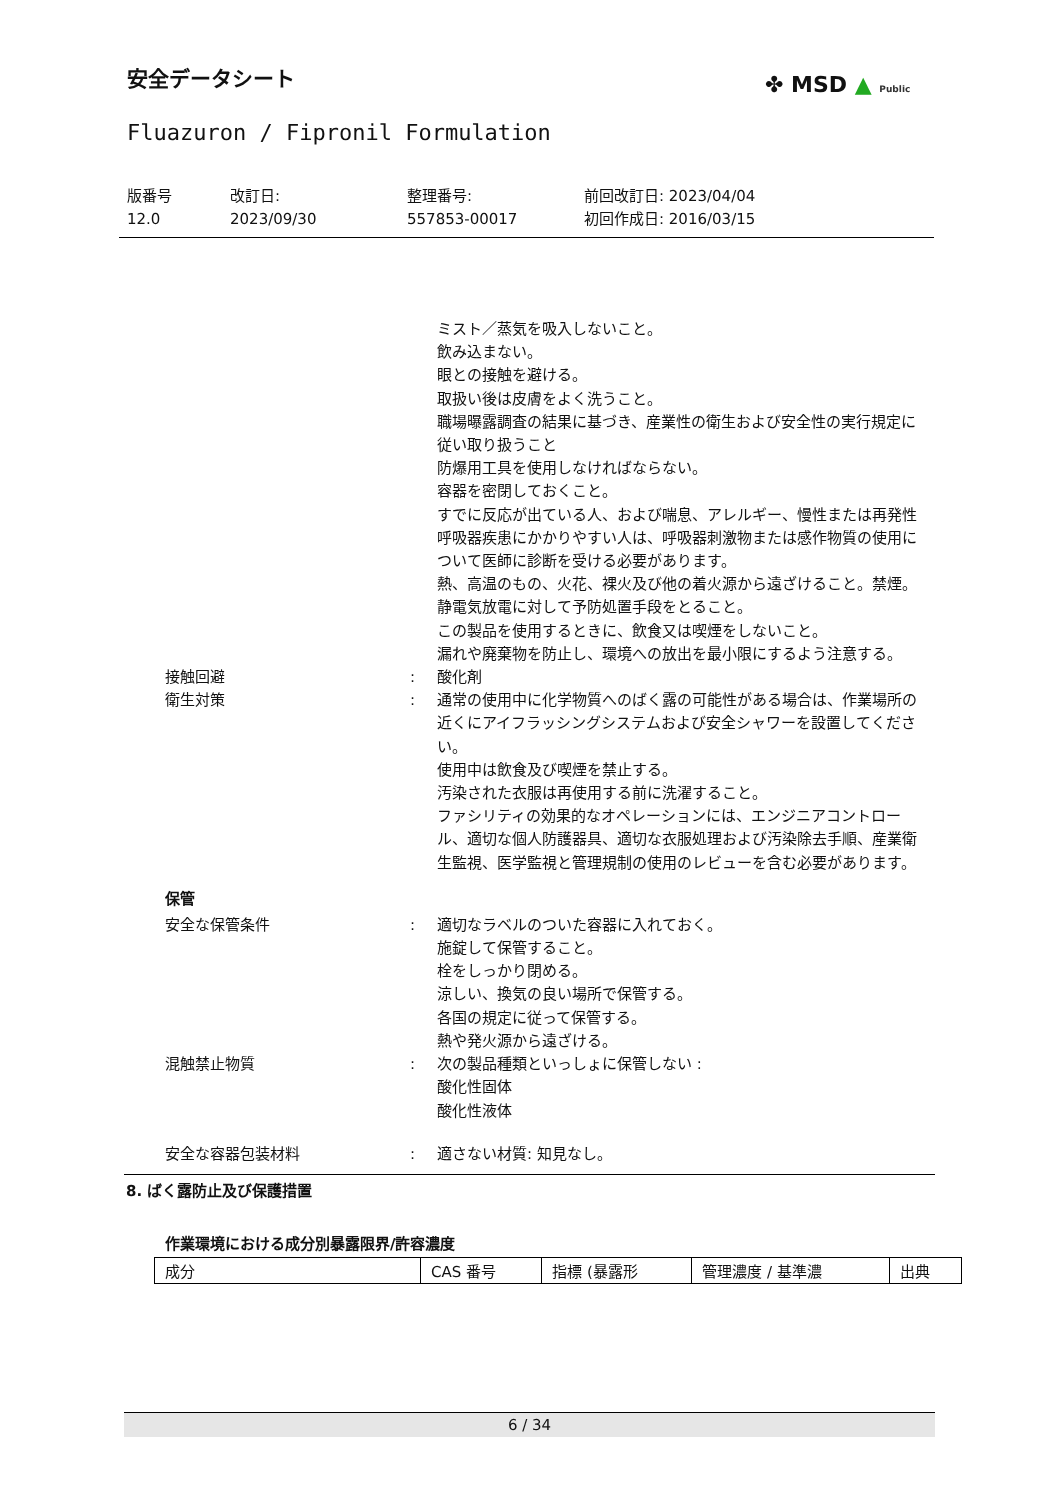安全データシート
Fluazuron / Fipronil Formulation
✤ MSD ▲ Public
版番号
12.0
改訂日:
2023/09/30
整理番号:
557853-00017
前回改訂日: 2023/04/04
初回作成日: 2016/03/15
ミスト／蒸気を吸入しないこと。
飲み込まない。
眼との接触を避ける。
取扱い後は皮膚をよく洗うこと。
職場曝露調査の結果に基づき、産業性の衛生および安全性の実行規定に従い取り扱うこと
防爆用工具を使用しなければならない。
容器を密閉しておくこと。
すでに反応が出ている人、および喘息、アレルギー、慢性または再発性呼吸器疾患にかかりやすい人は、呼吸器刺激物または感作物質の使用について医師に診断を受ける必要があります。
熱、高温のもの、火花、裸火及び他の着火源から遠ざけること。禁煙。
静電気放電に対して予防処置手段をとること。
この製品を使用するときに、飲食又は喫煙をしないこと。
漏れや廃棄物を防止し、環境への放出を最小限にするよう注意する。
接触回避 : 酸化剤
衛生対策 : 通常の使用中に化学物質へのばく露の可能性がある場合は、作業場所の近くにアイフラッシングシステムおよび安全シャワーを設置してください。
使用中は飲食及び喫煙を禁止する。
汚染された衣服は再使用する前に洗濯すること。
ファシリティの効果的なオペレーションには、エンジニアコントロール、適切な個人防護器具、適切な衣服処理および汚染除去手順、産業衛生監視、医学監視と管理規制の使用のレビューを含む必要があります。
保管
安全な保管条件 : 適切なラベルのついた容器に入れておく。
施錠して保管すること。
栓をしっかり閉める。
涼しい、換気の良い場所で保管する。
各国の規定に従って保管する。
熱や発火源から遠ざける。
混触禁止物質 : 次の製品種類といっしょに保管しない :
酸化性固体
酸化性液体
安全な容器包装材料 : 適さない材質: 知見なし。
8. ばく露防止及び保護措置
作業環境における成分別暴露限界/許容濃度
| 成分 | CAS 番号 | 指標 (暴露形 | 管理濃度 / 基準濃 | 出典 |
| --- | --- | --- | --- | --- |
6 / 34